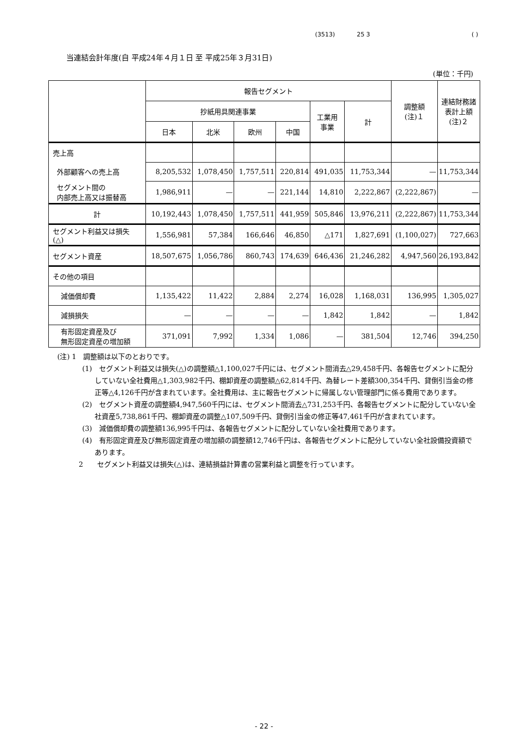(3513) 25 3 ( )
当連結会計年度(自 平成24年４月１日 至 平成25年３月31日)
(単位：千円)
| | 報告セグメント | | | | | | 調整額 (注)１ | 連結財務諸 表計上額 (注)２ |
| --- | --- | --- | --- | --- | --- | --- | --- | --- |
| | 抄紙用具関連事業 | | | | 工業用 事業 | 計 | | |
| | 日本 | 北米 | 欧州 | 中国 | | | | |
| 売上高 | | | | | | | | |
| 外部顧客への売上高 | 8,205,532 | 1,078,450 | 1,757,511 | 220,814 | 491,035 | 11,753,344 | — | 11,753,344 |
| セグメント間の 内部売上高又は振替高 | 1,986,911 | — | — | 221,144 | 14,810 | 2,222,867 | (2,222,867) | — |
| 計 | 10,192,443 | 1,078,450 | 1,757,511 | 441,959 | 505,846 | 13,976,211 | (2,222,867) | 11,753,344 |
| セグメント利益又は損失 (△) | 1,556,981 | 57,384 | 166,646 | 46,850 | △171 | 1,827,691 | (1,100,027) | 727,663 |
| セグメント資産 | 18,507,675 | 1,056,786 | 860,743 | 174,639 | 646,436 | 21,246,282 | 4,947,560 | 26,193,842 |
| その他の項目 | | | | | | | | |
| 減価償却費 | 1,135,422 | 11,422 | 2,884 | 2,274 | 16,028 | 1,168,031 | 136,995 | 1,305,027 |
| 減損損失 | — | — | — | — | 1,842 | 1,842 | — | 1,842 |
| 有形固定資産及び 無形固定資産の増加額 | 371,091 | 7,992 | 1,334 | 1,086 | — | 381,504 | 12,746 | 394,250 |
(注) 1　調整額は以下のとおりです。
(1)　セグメント利益又は損失(△)の調整額△1,100,027千円には、セグメント間消去△29,458千円、各報告セグメントに配分していない全社費用△1,303,982千円、棚卸資産の調整額△62,814千円、為替レート差額300,354千円、貸倒引当金の修正等△4,126千円が含まれています。全社費用は、主に報告セグメントに帰属しない管理部門に係る費用であります。
(2)　セグメント資産の調整額4,947,560千円には、セグメント間消去△731,253千円、各報告セグメントに配分していない全社資産5,738,861千円、棚卸資産の調整△107,509千円、貸倒引当金の修正等47,461千円が含まれています。
(3)　減価償却費の調整額136,995千円は、各報告セグメントに配分していない全社費用であります。
(4)　有形固定資産及び無形固定資産の増加額の調整額12,746千円は、各報告セグメントに配分していない全社設備投資額であります。
2　　セグメント利益又は損失(△)は、連結損益計算書の営業利益と調整を行っています。
- 22 -